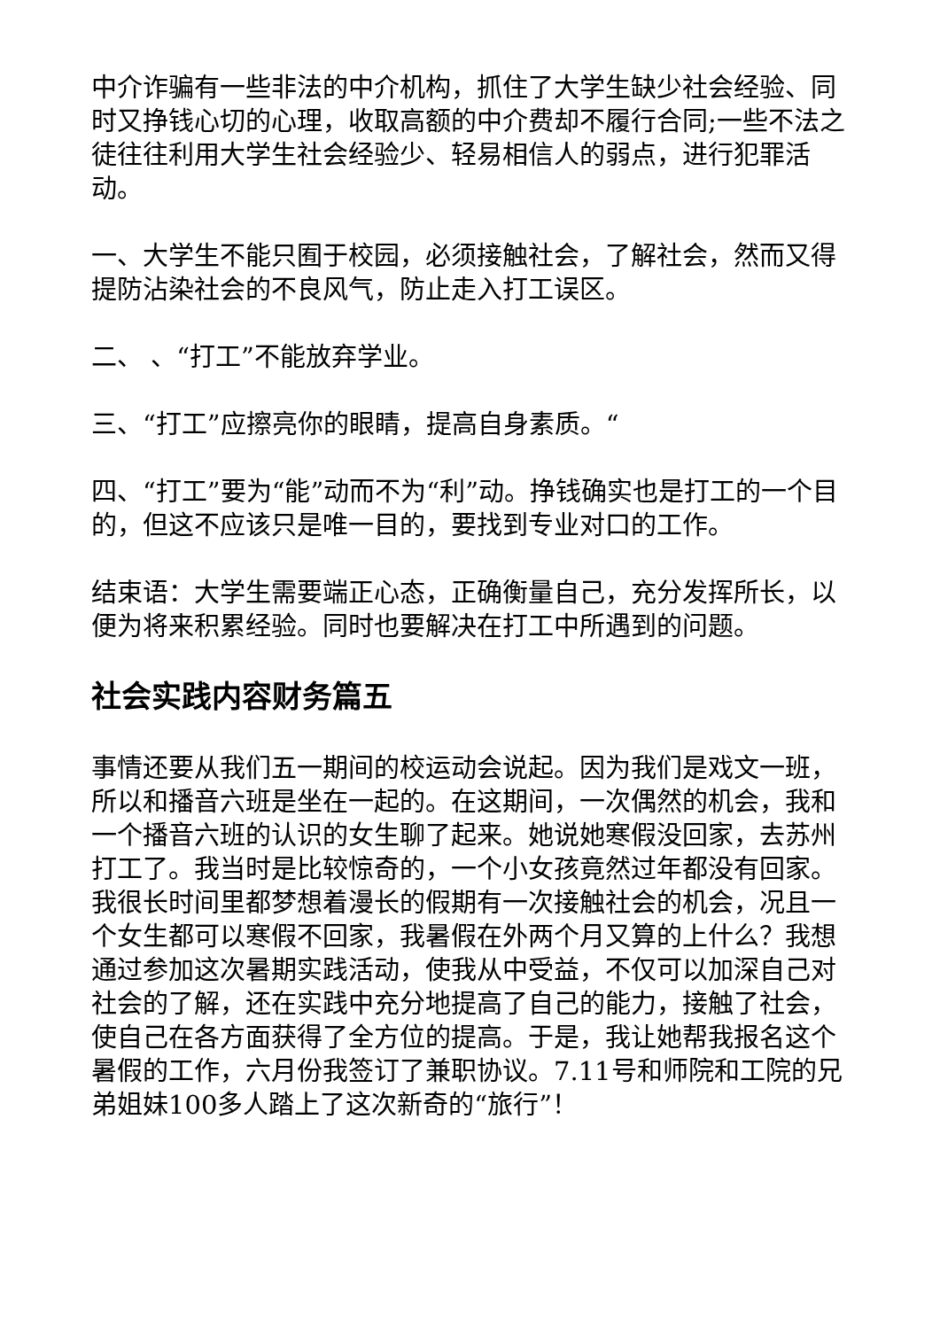中介诈骗有一些非法的中介机构，抓住了大学生缺少社会经验、同时又挣钱心切的心理，收取高额的中介费却不履行合同;一些不法之徒往往利用大学生社会经验少、轻易相信人的弱点，进行犯罪活动。
一、大学生不能只囿于校园，必须接触社会，了解社会，然而又得提防沾染社会的不良风气，防止走入打工误区。
二、 、“打工”不能放弃学业。
三、“打工”应擦亮你的眼睛，提高自身素质。“
四、“打工”要为“能”动而不为“利”动。挣钱确实也是打工的一个目的，但这不应该只是唯一目的，要找到专业对口的工作。
结束语：大学生需要端正心态，正确衡量自己，充分发挥所长，以便为将来积累经验。同时也要解决在打工中所遇到的问题。
社会实践内容财务篇五
事情还要从我们五一期间的校运动会说起。因为我们是戏文一班，所以和播音六班是坐在一起的。在这期间，一次偶然的机会，我和一个播音六班的认识的女生聊了起来。她说她寒假没回家，去苏州打工了。我当时是比较惊奇的，一个小女孩竟然过年都没有回家。我很长时间里都梦想着漫长的假期有一次接触社会的机会，况且一个女生都可以寒假不回家，我暑假在外两个月又算的上什么？我想通过参加这次暑期实践活动，使我从中受益，不仅可以加深自己对社会的了解，还在实践中充分地提高了自己的能力，接触了社会，使自己在各方面获得了全方位的提高。于是，我让她帮我报名这个暑假的工作，六月份我签订了兼职协议。7.11号和师院和工院的兄弟姐妹100多人踏上了这次新奇的“旅行”！